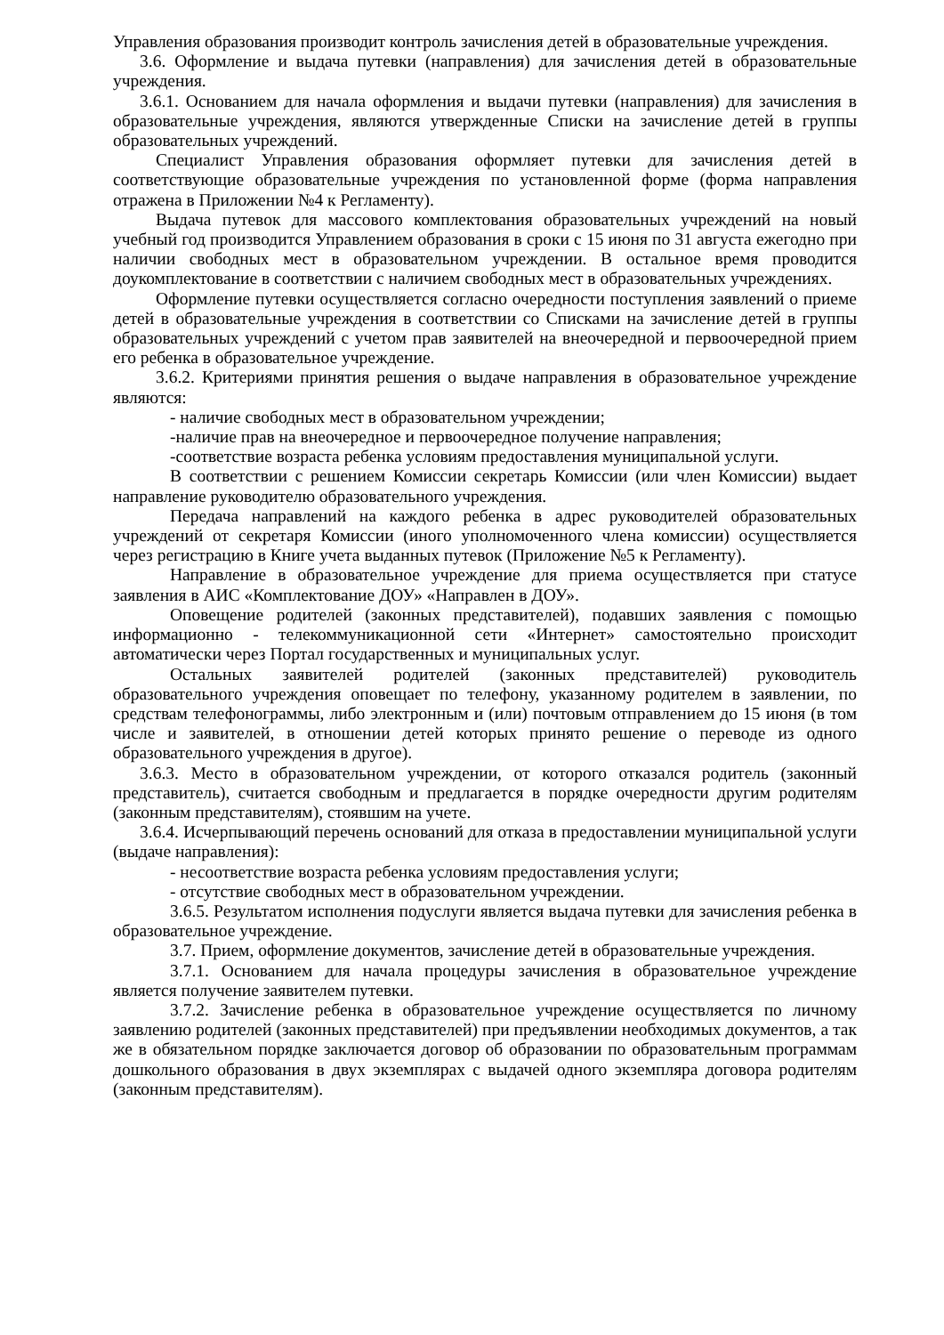Управления образования производит контроль зачисления детей в образовательные учреждения.
3.6. Оформление и выдача путевки (направления) для зачисления детей в образовательные учреждения.
3.6.1. Основанием для начала оформления и выдачи путевки (направления) для зачисления в образовательные учреждения, являются утвержденные Списки на зачисление детей в группы образовательных учреждений.
Специалист Управления образования оформляет путевки для зачисления детей в соответствующие образовательные учреждения по установленной форме (форма направления отражена в Приложении №4 к Регламенту).
Выдача путевок для массового комплектования образовательных учреждений на новый учебный год производится Управлением образования в сроки с 15 июня по 31 августа ежегодно при наличии свободных мест в образовательном учреждении. В остальное время проводится доукомплектование в соответствии с наличием свободных мест в образовательных учреждениях.
Оформление путевки осуществляется согласно очередности поступления заявлений о приеме детей в образовательные учреждения в соответствии со Списками на зачисление детей в группы образовательных учреждений с учетом прав заявителей на внеочередной и первоочередной прием его ребенка в образовательное учреждение.
3.6.2. Критериями принятия решения о выдаче направления в образовательное учреждение являются:
- наличие свободных мест в образовательном учреждении;
-наличие прав на внеочередное и первоочередное получение направления;
-соответствие возраста ребенка условиям предоставления муниципальной услуги.
В соответствии с решением Комиссии секретарь Комиссии (или член Комиссии) выдает направление руководителю образовательного учреждения.
Передача направлений на каждого ребенка в адрес руководителей образовательных учреждений от секретаря Комиссии (иного уполномоченного члена комиссии) осуществляется через регистрацию в Книге учета выданных путевок (Приложение №5 к Регламенту).
Направление в образовательное учреждение для приема осуществляется при статусе заявления в АИС «Комплектование ДОУ» «Направлен в ДОУ».
Оповещение родителей (законных представителей), подавших заявления с помощью информационно - телекоммуникационной сети «Интернет» самостоятельно происходит автоматически через Портал государственных и муниципальных услуг.
Остальных заявителей родителей (законных представителей) руководитель образовательного учреждения оповещает по телефону, указанному родителем в заявлении, по средствам телефонограммы, либо электронным и (или) почтовым отправлением до 15 июня (в том числе и заявителей, в отношении детей которых принято решение о переводе из одного образовательного учреждения в другое).
3.6.3. Место в образовательном учреждении, от которого отказался родитель (законный представитель), считается свободным и предлагается в порядке очередности другим родителям (законным представителям), стоявшим на учете.
3.6.4. Исчерпывающий перечень оснований для отказа в предоставлении муниципальной услуги (выдаче направления):
- несоответствие возраста ребенка условиям предоставления услуги;
- отсутствие свободных мест в образовательном учреждении.
3.6.5. Результатом исполнения подуслуги является выдача путевки для зачисления ребенка в образовательное учреждение.
3.7. Прием, оформление документов, зачисление детей в образовательные учреждения.
3.7.1. Основанием для начала процедуры зачисления в образовательное учреждение является получение заявителем путевки.
3.7.2. Зачисление ребенка в образовательное учреждение осуществляется по личному заявлению родителей (законных представителей) при предъявлении необходимых документов, а так же в обязательном порядке заключается договор об образовании по образовательным программам дошкольного образования в двух экземплярах с выдачей одного экземпляра договора родителям (законным представителям).